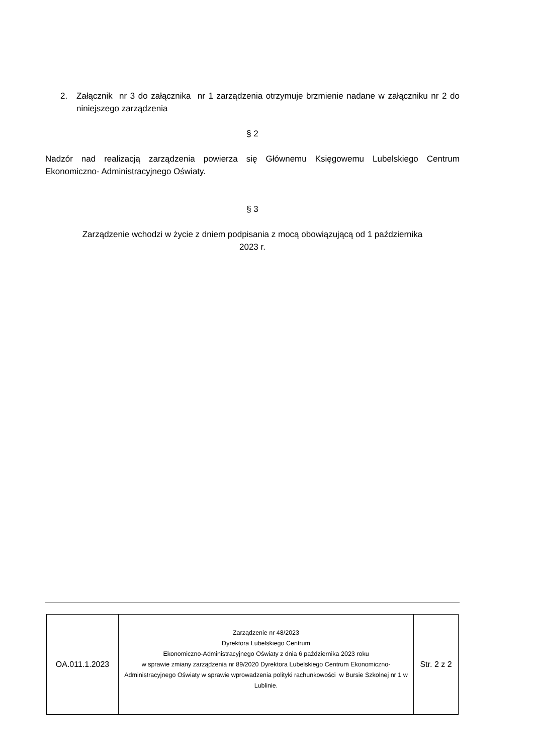2. Załącznik nr 3 do załącznika nr 1 zarządzenia otrzymuje brzmienie nadane w załączniku nr 2 do niniejszego zarządzenia
§ 2
Nadzór nad realizacją zarządzenia powierza się Głównemu Księgowemu Lubelskiego Centrum Ekonomiczno- Administracyjnego Oświaty.
§ 3
Zarządzenie wchodzi w życie z dniem podpisania z mocą obowiązującą od 1 października
2023 r.
| OA.011.1.2023 | Zarządzenie nr 48/2023 Dyrektora Lubelskiego Centrum Ekonomiczno-Administracyjnego Oświaty z dnia 6 października 2023 roku w sprawie zmiany zarządzenia nr 89/2020 Dyrektora Lubelskiego Centrum Ekonomiczno-Administracyjnego Oświaty w sprawie wprowadzenia polityki rachunkowości w Bursie Szkolnej nr 1 w Lublinie. | Str. 2 z 2 |